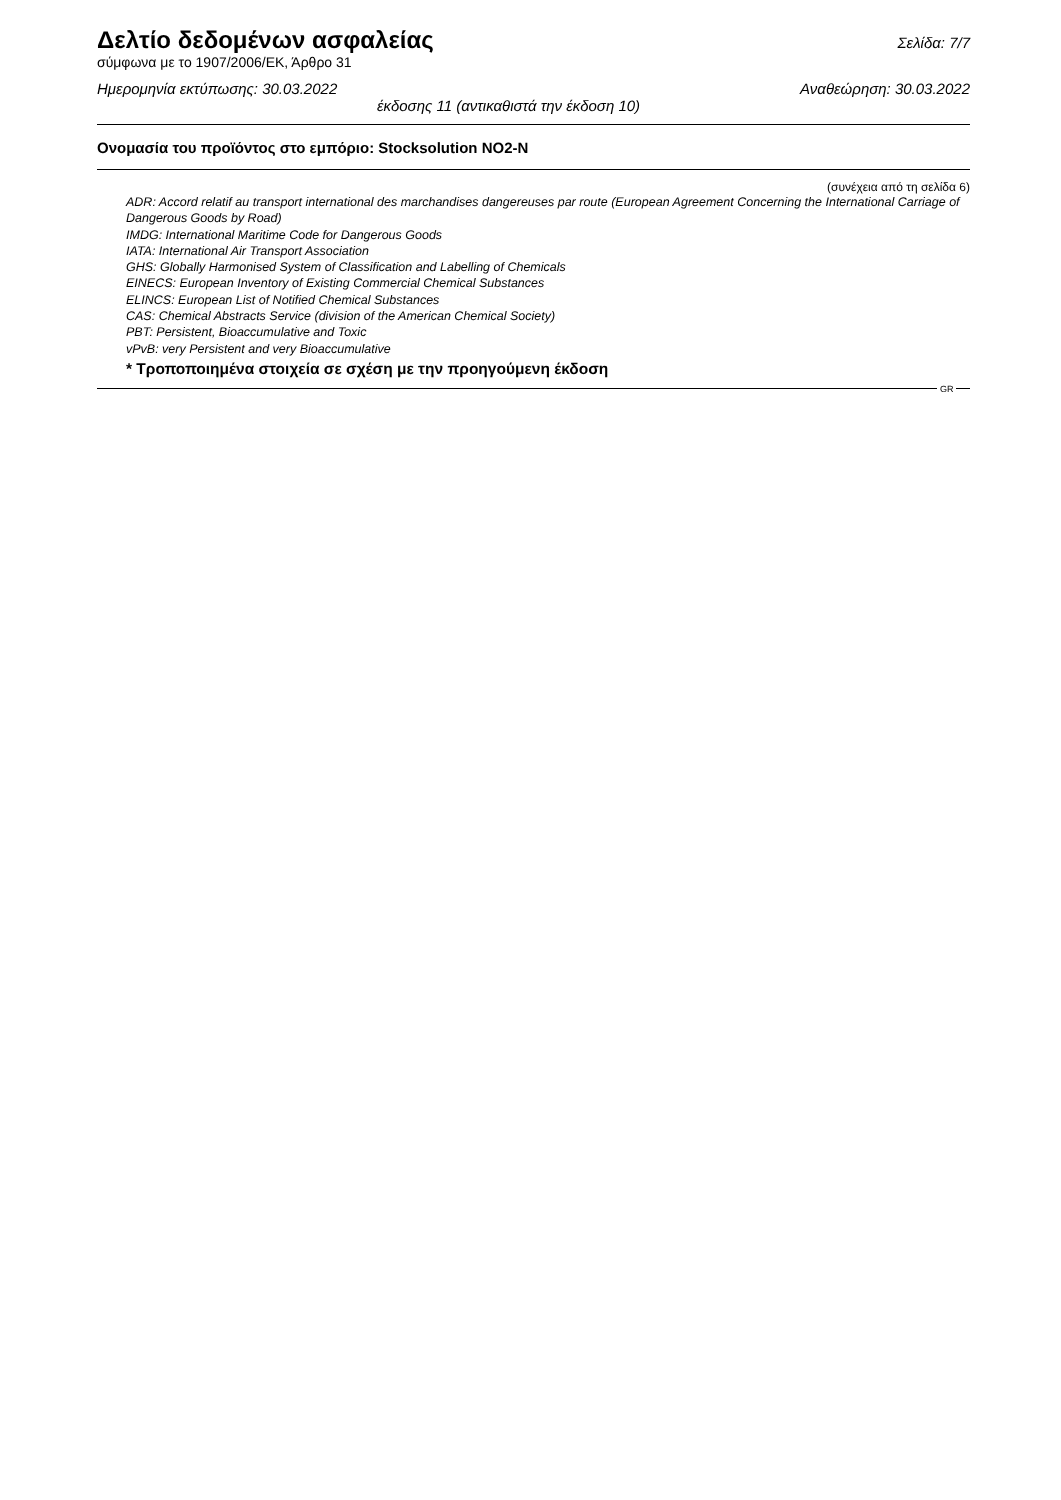Δελτίο δεδομένων ασφαλείας
Σελίδα: 7/7
σύμφωνα με το 1907/2006/ΕΚ, Άρθρο 31
Ημερομηνία εκτύπωσης: 30.03.2022 Αναθεώρηση: 30.03.2022
έκδοσης 11 (αντικαθιστά την έκδοση 10)
Ονομασία του προϊόντος στο εμπόριο: Stocksolution NO2-N
(συνέχεια από τη σελίδα 6)
ADR: Accord relatif au transport international des marchandises dangereuses par route (European Agreement Concerning the International Carriage of Dangerous Goods by Road)
IMDG: International Maritime Code for Dangerous Goods
IATA: International Air Transport Association
GHS: Globally Harmonised System of Classification and Labelling of Chemicals
EINECS: European Inventory of Existing Commercial Chemical Substances
ELINCS: European List of Notified Chemical Substances
CAS: Chemical Abstracts Service (division of the American Chemical Society)
PBT: Persistent, Bioaccumulative and Toxic
vPvB: very Persistent and very Bioaccumulative
* Τροποποιημένα στοιχεία σε σχέση με την προηγούμενη έκδοση
GR